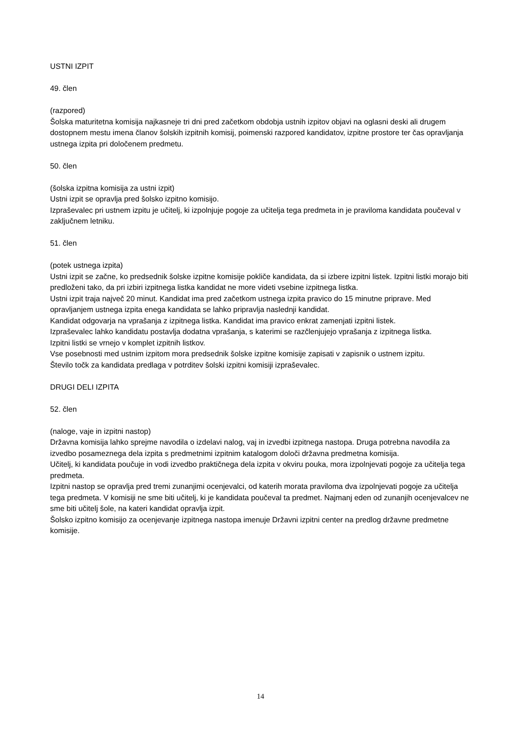USTNI IZPIT
49. člen
(razpored)
Šolska maturitetna komisija najkasneje tri dni pred začetkom obdobja ustnih izpitov objavi na oglasni deski ali drugem dostopnem mestu imena članov šolskih izpitnih komisij, poimenski razpored kandidatov, izpitne prostore ter čas opravljanja ustnega izpita pri določenem predmetu.
50. člen
(šolska izpitna komisija za ustni izpit)
Ustni izpit se opravlja pred šolsko izpitno komisijo.
Izpraševalec pri ustnem izpitu je učitelj, ki izpolnjuje pogoje za učitelja tega predmeta in je praviloma kandidata poučeval v zaključnem letniku.
51. člen
(potek ustnega izpita)
Ustni izpit se začne, ko predsednik šolske izpitne komisije pokliče kandidata, da si izbere izpitni listek. Izpitni listki morajo biti predloženi tako, da pri izbiri izpitnega listka kandidat ne more videti vsebine izpitnega listka.
Ustni izpit traja največ 20 minut. Kandidat ima pred začetkom ustnega izpita pravico do 15 minutne priprave. Med opravljanjem ustnega izpita enega kandidata se lahko pripravlja naslednji kandidat.
Kandidat odgovarja na vprašanja z izpitnega listka. Kandidat ima pravico enkrat zamenjati izpitni listek.
Izpraševalec lahko kandidatu postavlja dodatna vprašanja, s katerimi se razčlenjujejo vprašanja z izpitnega listka.
Izpitni listki se vrnejo v komplet izpitnih listkov.
Vse posebnosti med ustnim izpitom mora predsednik šolske izpitne komisije zapisati v zapisnik o ustnem izpitu.
Število točk za kandidata predlaga v potrditev šolski izpitni komisiji izpraševalec.
DRUGI DELI IZPITA
52. člen
(naloge, vaje in izpitni nastop)
Državna komisija lahko sprejme navodila o izdelavi nalog, vaj in izvedbi izpitnega nastopa. Druga potrebna navodila za izvedbo posameznega dela izpita s predmetnimi izpitnim katalogom določi državna predmetna komisija.
Učitelj, ki kandidata poučuje in vodi izvedbo praktičnega dela izpita v okviru pouka, mora izpolnjevati pogoje za učitelja tega predmeta.
Izpitni nastop se opravlja pred tremi zunanjimi ocenjevalci, od katerih morata praviloma dva izpolnjevati pogoje za učitelja tega predmeta. V komisiji ne sme biti učitelj, ki je kandidata poučeval ta predmet. Najmanj eden od zunanjih ocenjevalcev ne sme biti učitelj šole, na kateri kandidat opravlja izpit.
Šolsko izpitno komisijo za ocenjevanje izpitnega nastopa imenuje Državni izpitni center na predlog državne predmetne komisije.
14